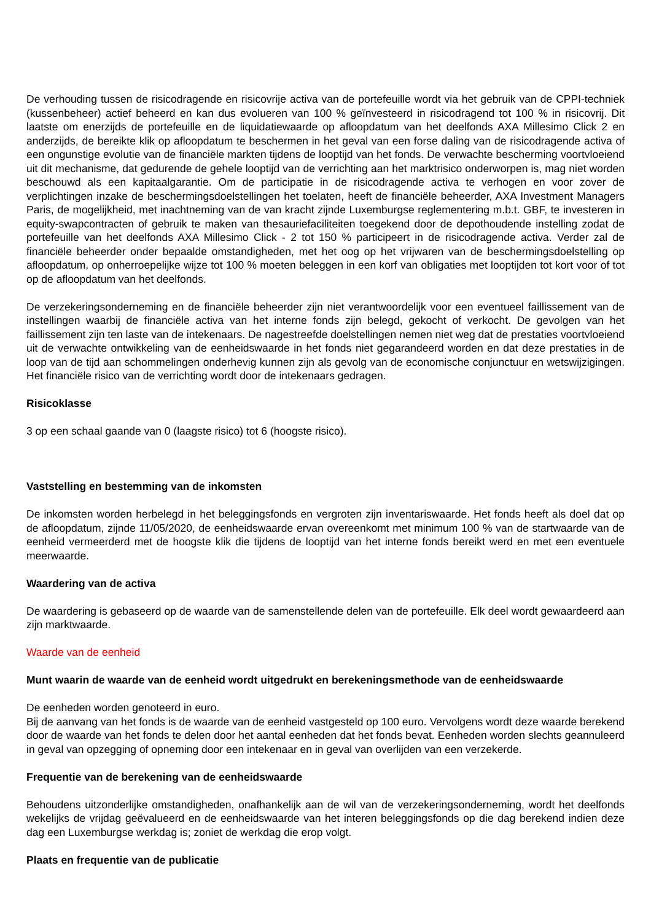De verhouding tussen de risicodragende en risicovrije activa van de portefeuille wordt via het gebruik van de CPPI-techniek (kussenbeheer) actief beheerd en kan dus evolueren van 100 % geïnvesteerd in risicodragend tot 100 % in risicovrij. Dit laatste om enerzijds de portefeuille en de liquidatiewaarde op afloopdatum van het deelfonds AXA Millesimo Click 2 en anderzijds, de bereikte klik op afloopdatum te beschermen in het geval van een forse daling van de risicodragende activa of een ongunstige evolutie van de financiële markten tijdens de looptijd van het fonds. De verwachte bescherming voortvloeiend uit dit mechanisme, dat gedurende de gehele looptijd van de verrichting aan het marktrisico onderworpen is, mag niet worden beschouwd als een kapitaalgarantie. Om de participatie in de risicodragende activa te verhogen en voor zover de verplichtingen inzake de beschermingsdoelstellingen het toelaten, heeft de financiële beheerder, AXA Investment Managers Paris, de mogelijkheid, met inachtneming van de van kracht zijnde Luxemburgse reglementering m.b.t. GBF, te investeren in equity-swapcontracten of gebruik te maken van thesauriefaciliteiten toegekend door de depothoudende instelling zodat de portefeuille van het deelfonds AXA Millesimo Click - 2 tot 150 % participeert in de risicodragende activa. Verder zal de financiële beheerder onder bepaalde omstandigheden, met het oog op het vrijwaren van de beschermingsdoelstelling op afloopdatum, op onherroepelijke wijze tot 100 % moeten beleggen in een korf van obligaties met looptijden tot kort voor of tot op de afloopdatum van het deelfonds.
De verzekeringsonderneming en de financiële beheerder zijn niet verantwoordelijk voor een eventueel faillissement van de instellingen waarbij de financiële activa van het interne fonds zijn belegd, gekocht of verkocht. De gevolgen van het faillissement zijn ten laste van de intekenaars. De nagestreefde doelstellingen nemen niet weg dat de prestaties voortvloeiend uit de verwachte ontwikkeling van de eenheidswaarde in het fonds niet gegarandeerd worden en dat deze prestaties in de loop van de tijd aan schommelingen onderhevig kunnen zijn als gevolg van de economische conjunctuur en wetswijzigingen. Het financiële risico van de verrichting wordt door de intekenaars gedragen.
Risicoklasse
3 op een schaal gaande van 0 (laagste risico) tot 6 (hoogste risico).
Vaststelling en bestemming van de inkomsten
De inkomsten worden herbelegd in het beleggingsfonds en vergroten zijn inventariswaarde. Het fonds heeft als doel dat op de afloopdatum, zijnde 11/05/2020, de eenheidswaarde ervan overeenkomt met minimum 100 % van de startwaarde van de eenheid vermeerderd met de hoogste klik die tijdens de looptijd van het interne fonds bereikt werd en met een eventuele meerwaarde.
Waardering van de activa
De waardering is gebaseerd op de waarde van de samenstellende delen van de portefeuille. Elk deel wordt gewaardeerd aan zijn marktwaarde.
Waarde van de eenheid
Munt waarin de waarde van de eenheid wordt uitgedrukt en berekeningsmethode van de eenheidswaarde
De eenheden worden genoteerd in euro.
Bij de aanvang van het fonds is de waarde van de eenheid vastgesteld op 100 euro. Vervolgens wordt deze waarde berekend door de waarde van het fonds te delen door het aantal eenheden dat het fonds bevat. Eenheden worden slechts geannuleerd in geval van opzegging of opneming door een intekenaar en in geval van overlijden van een verzekerde.
Frequentie van de berekening van de eenheidswaarde
Behoudens uitzonderlijke omstandigheden, onafhankelijk aan de wil van de verzekeringsonderneming, wordt het deelfonds wekelijks de vrijdag geëvalueerd en de eenheidswaarde van het interen beleggingsfonds op die dag berekend indien deze dag een Luxemburgse werkdag is; zoniet de werkdag die erop volgt.
Plaats en frequentie van de publicatie